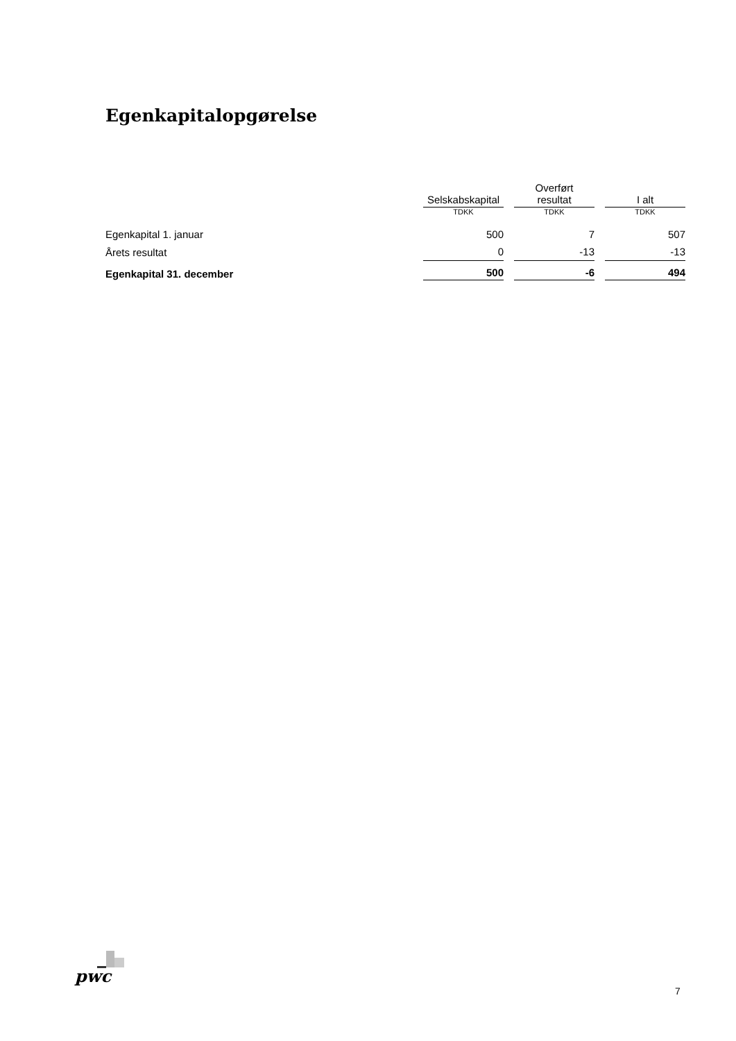Egenkapitalopgørelse
| | Selskabskapital | | Overført resultat | | I alt |
| --- | --- | --- | --- | --- | --- |
| | TDKK | | TDKK | | TDKK |
| Egenkapital 1. januar | 500 | | 7 | | 507 |
| Årets resultat | 0 | | -13 | | -13 |
| Egenkapital 31. december | 500 | | -6 | | 494 |
pwc
7